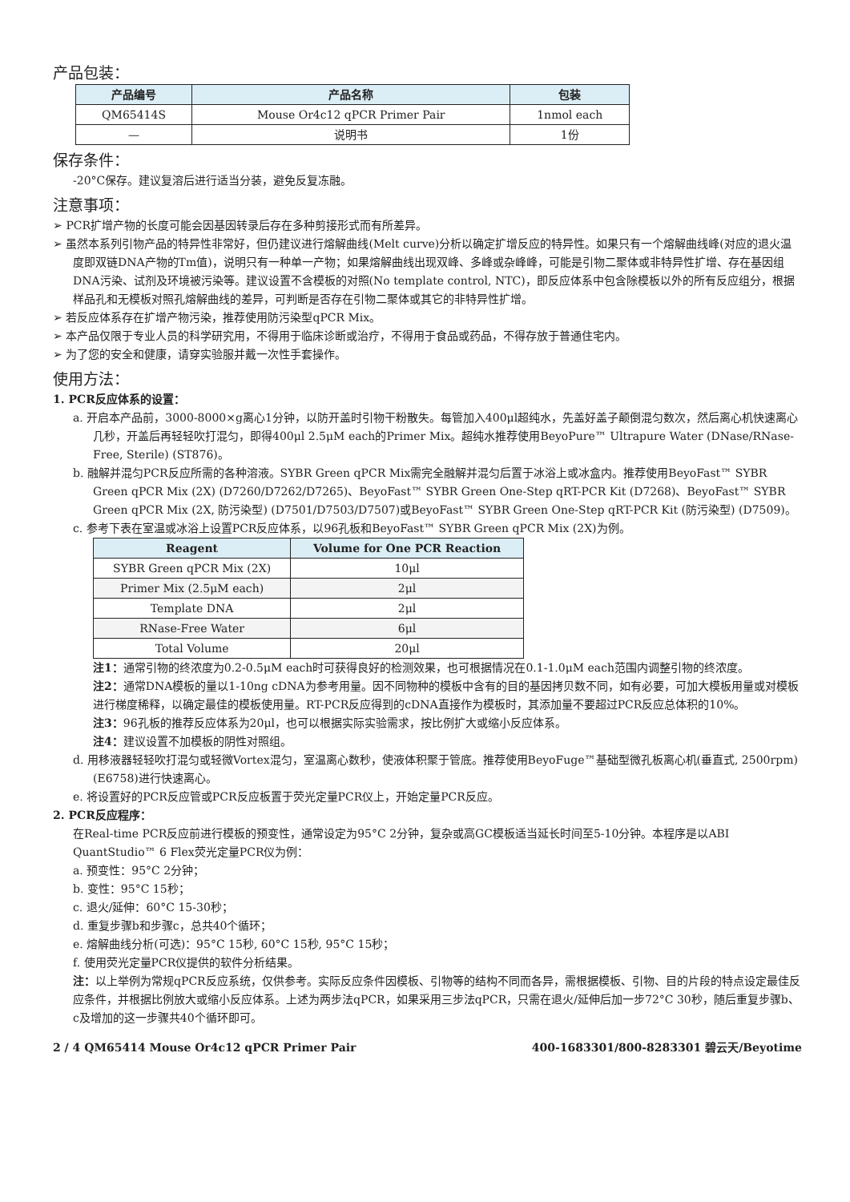产品包装：
| 产品编号 | 产品名称 | 包装 |
| --- | --- | --- |
| QM65414S | Mouse Or4c12 qPCR Primer Pair | 1nmol each |
| — | 说明书 | 1份 |
保存条件：
-20°C保存。建议复溶后进行适当分装，避免反复冻融。
注意事项：
➢ PCR扩增产物的长度可能会因基因转录后存在多种剪接形式而有所差异。
➢ 虽然本系列引物产品的特异性非常好，但仍建议进行熔解曲线(Melt curve)分析以确定扩增反应的特异性。如果只有一个熔解曲线峰(对应的退火温度即双链DNA产物的Tm值)，说明只有一种单一产物；如果熔解曲线出现双峰、多峰或杂峰峰，可能是引物二聚体或非特异性扩增、存在基因组DNA污染、试剂及环境被污染等。建议设置不含模板的对照(No template control, NTC)，即反应体系中包含除模板以外的所有反应组分，根据样品孔和无模板对照孔熔解曲线的差异，可判断是否存在引物二聚体或其它的非特异性扩增。
➢ 若反应体系存在扩增产物污染，推荐使用防污染型qPCR Mix。
➢ 本产品仅限于专业人员的科学研究用，不得用于临床诊断或治疗，不得用于食品或药品，不得存放于普通住宅内。
➢ 为了您的安全和健康，请穿实验服并戴一次性手套操作。
使用方法：
1. PCR反应体系的设置：
a. 开启本产品前，3000-8000×g离心1分钟，以防开盖时引物干粉散失。每管加入400μl超纯水，先盖好盖子颠倒混匀数次，然后离心机快速离心几秒，开盖后再轻轻吹打混匀，即得400μl 2.5μM each的Primer Mix。超纯水推荐使用BeyoPure™ Ultrapure Water (DNase/RNase-Free, Sterile) (ST876)。
b. 融解并混匀PCR反应所需的各种溶液。SYBR Green qPCR Mix需完全融解并混匀后置于冰浴上或冰盒内。推荐使用BeyoFast™ SYBR Green qPCR Mix (2X) (D7260/D7262/D7265)、BeyoFast™ SYBR Green One-Step qRT-PCR Kit (D7268)、BeyoFast™ SYBR Green qPCR Mix (2X, 防污染型) (D7501/D7503/D7507)或BeyoFast™ SYBR Green One-Step qRT-PCR Kit (防污染型) (D7509)。
c. 参考下表在室温或冰浴上设置PCR反应体系，以96孔板和BeyoFast™ SYBR Green qPCR Mix (2X)为例。
| Reagent | Volume for One PCR Reaction |
| --- | --- |
| SYBR Green qPCR Mix (2X) | 10μl |
| Primer Mix (2.5μM each) | 2μl |
| Template DNA | 2μl |
| RNase-Free Water | 6μl |
| Total Volume | 20μl |
注1：通常引物的终浓度为0.2-0.5μM each时可获得良好的检测效果，也可根据情况在0.1-1.0μM each范围内调整引物的终浓度。
注2：通常DNA模板的量以1-10ng cDNA为参考用量。因不同物种的模板中含有的目的基因拷贝数不同，如有必要，可加大模板用量或对模板进行梯度稀释，以确定最佳的模板使用量。RT-PCR反应得到的cDNA直接作为模板时，其添加量不要超过PCR反应总体积的10%。
注3：96孔板的推荐反应体系为20μl，也可以根据实际实验需求，按比例扩大或缩小反应体系。
注4：建议设置不加模板的阴性对照组。
d. 用移液器轻轻吹打混匀或轻微Vortex混匀，室温离心数秒，使液体积聚于管底。推荐使用BeyoFuge™基础型微孔板离心机(垂直式, 2500rpm) (E6758)进行快速离心。
e. 将设置好的PCR反应管或PCR反应板置于荧光定量PCR仪上，开始定量PCR反应。
2. PCR反应程序：
在Real-time PCR反应前进行模板的预变性，通常设定为95°C 2分钟，复杂或高GC模板适当延长时间至5-10分钟。本程序是以ABI QuantStudio™ 6 Flex荧光定量PCR仪为例：
a. 预变性：95°C 2分钟；
b. 变性：95°C 15秒；
c. 退火/延伸：60°C 15-30秒；
d. 重复步骤b和步骤c，总共40个循环；
e. 熔解曲线分析(可选)：95°C 15秒, 60°C 15秒, 95°C 15秒；
f. 使用荧光定量PCR仪提供的软件分析结果。
注：以上举例为常规qPCR反应系统，仅供参考。实际反应条件因模板、引物等的结构不同而各异，需根据模板、引物、目的片段的特点设定最佳反应条件，并根据比例放大或缩小反应体系。上述为两步法qPCR，如果采用三步法qPCR，只需在退火/延伸后加一步72°C 30秒，随后重复步骤b、c及增加的这一步骤共40个循环即可。
2 / 4 QM65414 Mouse Or4c12 qPCR Primer Pair 400-1683301/800-8283301 碧云天/Beyotime